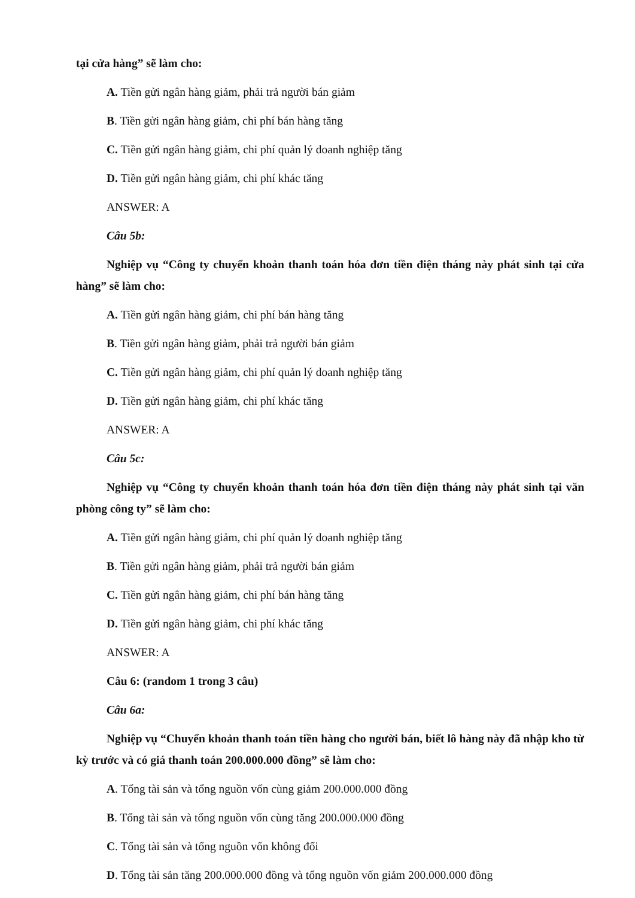tại cửa hàng” sẽ làm cho:
A. Tiền gửi ngân hàng giảm, phải trả người bán giảm
B. Tiền gửi ngân hàng giảm, chi phí bán hàng tăng
C. Tiền gửi ngân hàng giảm, chi phí quản lý doanh nghiệp tăng
D. Tiền gửi ngân hàng giảm, chi phí khác tăng
ANSWER: A
Câu 5b:
Nghiệp vụ “Công ty chuyển khoản thanh toán hóa đơn tiền điện tháng này phát sinh tại cửa hàng” sẽ làm cho:
A. Tiền gửi ngân hàng giảm, chi phí bán hàng tăng
B. Tiền gửi ngân hàng giảm, phải trả người bán giảm
C. Tiền gửi ngân hàng giảm, chi phí quản lý doanh nghiệp tăng
D. Tiền gửi ngân hàng giảm, chi phí khác tăng
ANSWER: A
Câu 5c:
Nghiệp vụ “Công ty chuyển khoản thanh toán hóa đơn tiền điện tháng này phát sinh tại văn phòng công ty” sẽ làm cho:
A. Tiền gửi ngân hàng giảm, chi phí quản lý doanh nghiệp tăng
B. Tiền gửi ngân hàng giảm, phải trả người bán giảm
C. Tiền gửi ngân hàng giảm, chi phí bán hàng tăng
D. Tiền gửi ngân hàng giảm, chi phí khác tăng
ANSWER: A
Câu 6: (random 1 trong 3 câu)
Câu 6a:
Nghiệp vụ “Chuyển khoản thanh toán tiền hàng cho người bán, biết lô hàng này đã nhập kho từ kỳ trước và có giá thanh toán 200.000.000 đồng” sẽ làm cho:
A. Tổng tài sản và tổng nguồn vốn cùng giảm 200.000.000 đồng
B. Tổng tài sản và tổng nguồn vốn cùng tăng 200.000.000 đồng
C. Tổng tài sản và tổng nguồn vốn không đổi
D. Tổng tài sản tăng 200.000.000 đồng và tổng nguồn vốn giảm 200.000.000 đồng